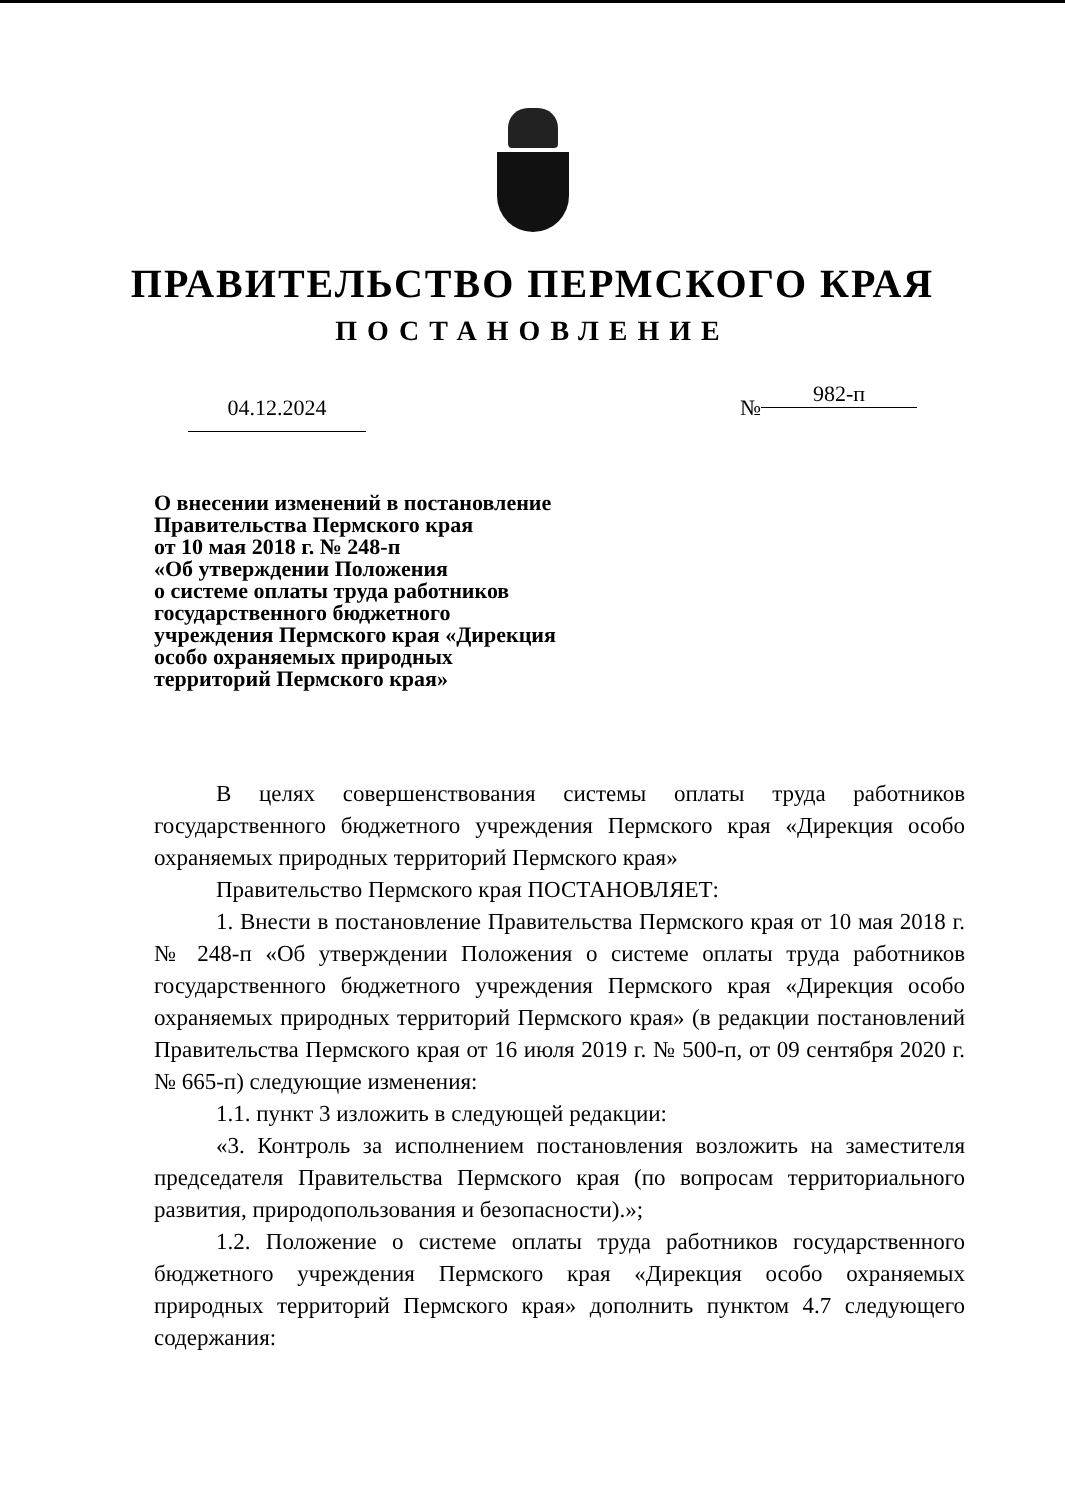ПРАВИТЕЛЬСТВО ПЕРМСКОГО КРАЯ
ПОСТАНОВЛЕНИЕ
04.12.2024 № 982-п
О внесении изменений в постановление
Правительства Пермского края
от 10 мая 2018 г. № 248-п
«Об утверждении Положения
о системе оплаты труда работников
государственного бюджетного
учреждения Пермского края «Дирекция
особо охраняемых природных
территорий Пермского края»
В целях совершенствования системы оплаты труда работников государственного бюджетного учреждения Пермского края «Дирекция особо охраняемых природных территорий Пермского края»
Правительство Пермского края ПОСТАНОВЛЯЕТ:
1. Внести в постановление Правительства Пермского края от 10 мая 2018 г. № 248-п «Об утверждении Положения о системе оплаты труда работников государственного бюджетного учреждения Пермского края «Дирекция особо охраняемых природных территорий Пермского края» (в редакции постановлений Правительства Пермского края от 16 июля 2019 г. № 500-п, от 09 сентября 2020 г. № 665-п) следующие изменения:
1.1. пункт 3 изложить в следующей редакции:
«3. Контроль за исполнением постановления возложить на заместителя председателя Правительства Пермского края (по вопросам территориального развития, природопользования и безопасности).»;
1.2. Положение о системе оплаты труда работников государственного бюджетного учреждения Пермского края «Дирекция особо охраняемых природных территорий Пермского края» дополнить пунктом 4.7 следующего содержания: